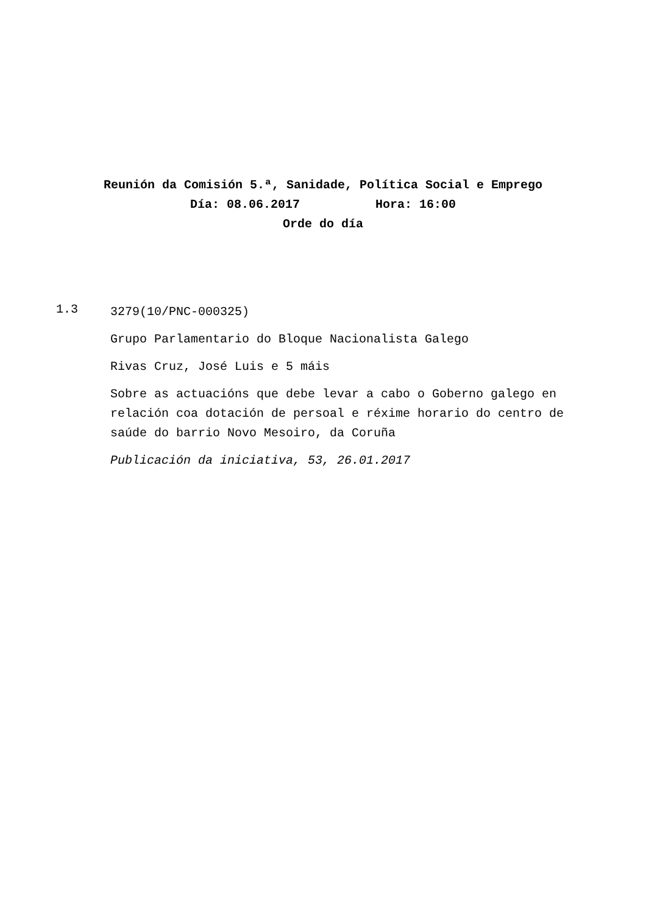Reunión da Comisión 5.ª, Sanidade, Política Social e Emprego
Día: 08.06.2017 Hora: 16:00
Orde do día
1.3
3279(10/PNC-000325)
Grupo Parlamentario do Bloque Nacionalista Galego
Rivas Cruz, José Luis e 5 máis
Sobre as actuacións que debe levar a cabo o Goberno galego en relación coa dotación de persoal e réxime horario do centro de saúde do barrio Novo Mesoiro, da Coruña
Publicación da iniciativa, 53, 26.01.2017